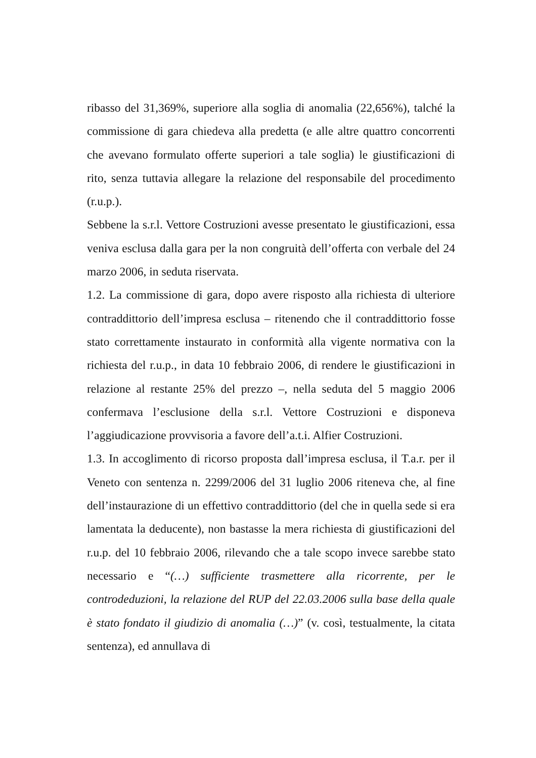ribasso del 31,369%, superiore alla soglia di anomalia (22,656%), talché la commissione di gara chiedeva alla predetta (e alle altre quattro concorrenti che avevano formulato offerte superiori a tale soglia) le giustificazioni di rito, senza tuttavia allegare la relazione del responsabile del procedimento (r.u.p.).
Sebbene la s.r.l. Vettore Costruzioni avesse presentato le giustificazioni, essa veniva esclusa dalla gara per la non congruità dell’offerta con verbale del 24 marzo 2006, in seduta riservata.
1.2. La commissione di gara, dopo avere risposto alla richiesta di ulteriore contraddittorio dell’impresa esclusa – ritenendo che il contraddittorio fosse stato correttamente instaurato in conformità alla vigente normativa con la richiesta del r.u.p., in data 10 febbraio 2006, di rendere le giustificazioni in relazione al restante 25% del prezzo –, nella seduta del 5 maggio 2006 confermava l’esclusione della s.r.l. Vettore Costruzioni e disponeva l’aggiudicazione provvisoria a favore dell’a.t.i. Alfier Costruzioni.
1.3. In accoglimento di ricorso proposta dall’impresa esclusa, il T.a.r. per il Veneto con sentenza n. 2299/2006 del 31 luglio 2006 riteneva che, al fine dell’instaurazione di un effettivo contraddittorio (del che in quella sede si era lamentata la deducente), non bastasse la mera richiesta di giustificazioni del r.u.p. del 10 febbraio 2006, rilevando che a tale scopo invece sarebbe stato necessario e “(…) sufficiente trasmettere alla ricorrente, per le controdeduzioni, la relazione del RUP del 22.03.2006 sulla base della quale è stato fondato il giudizio di anomalia (…)” (v. così, testualmente, la citata sentenza), ed annullava di